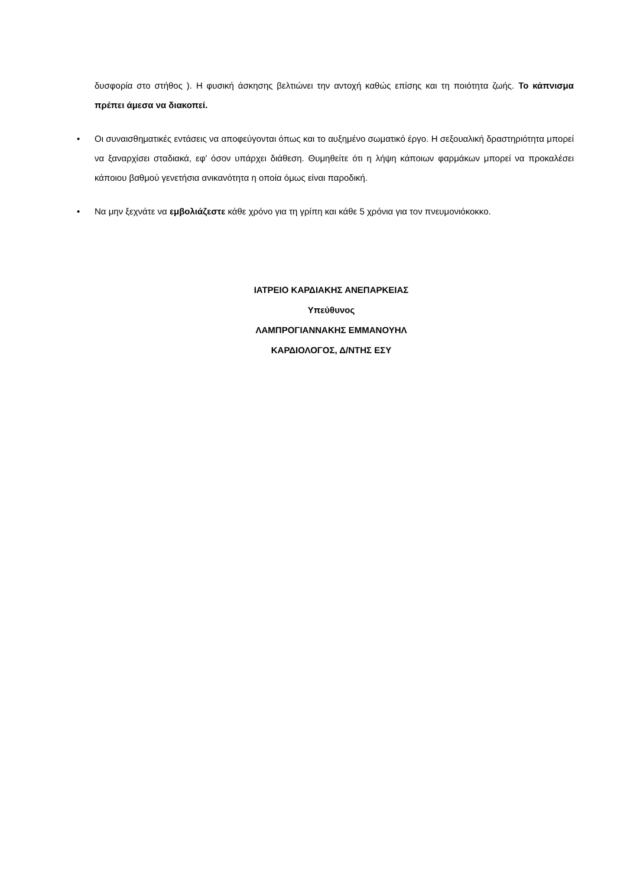δυσφορία στο στήθος ). Η φυσική άσκησης βελτιώνει την αντοχή καθώς επίσης και τη ποιότητα ζωής. Το κάπνισμα πρέπει άμεσα να διακοπεί.
•
Οι συναισθηματικές εντάσεις να αποφεύγονται όπως και το αυξημένο σωματικό έργο. Η σεξουαλική δραστηριότητα μπορεί να ξαναρχίσει σταδιακά, εφ' όσον υπάρχει διάθεση. Θυμηθείτε ότι η λήψη κάποιων φαρμάκων μπορεί να προκαλέσει κάποιου βαθμού γενετήσια ανικανότητα η οποία όμως είναι παροδική.
•
Να μην ξεχνάτε να εμβολιάζεστε κάθε χρόνο για τη γρίπη και κάθε 5 χρόνια για τον πνευμονιόκοκκο.
ΙΑΤΡΕΙΟ ΚΑΡΔΙΑΚΗΣ ΑΝΕΠΑΡΚΕΙΑΣ
Υπεύθυνος
ΛΑΜΠΡΟΓΙΑΝΝΑΚΗΣ ΕΜΜΑΝΟΥΗΛ
ΚΑΡΔΙΟΛΟΓΟΣ, Δ/ΝΤΗΣ ΕΣΥ